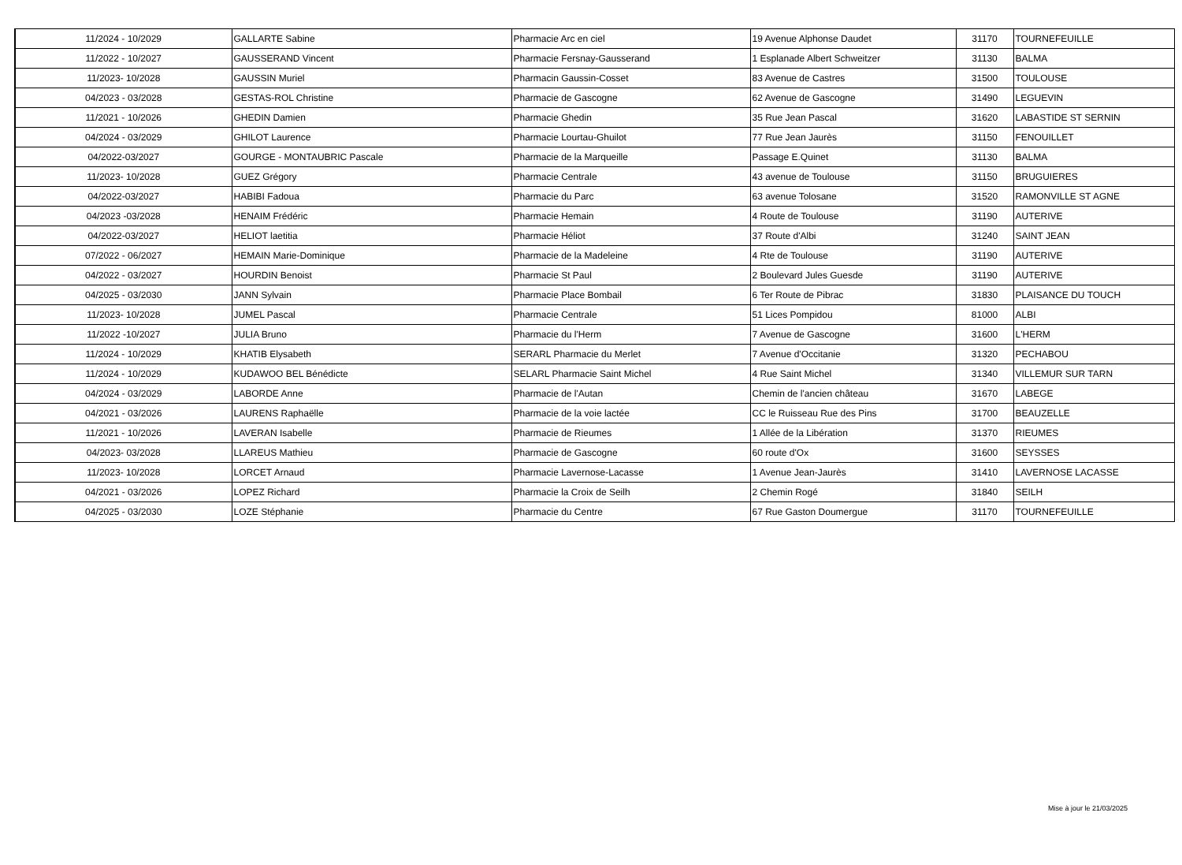| 11/2024 - 10/2029 | GALLARTE Sabine | Pharmacie Arc en ciel | 19 Avenue Alphonse Daudet | 31170 | TOURNEFEUILLE |
| 11/2022 - 10/2027 | GAUSSERAND Vincent | Pharmacie Fersnay-Gausserand | 1 Esplanade Albert Schweitzer | 31130 | BALMA |
| 11/2023- 10/2028 | GAUSSIN Muriel | Pharmacin Gaussin-Cosset | 83 Avenue de Castres | 31500 | TOULOUSE |
| 04/2023 - 03/2028 | GESTAS-ROL Christine | Pharmacie de Gascogne | 62 Avenue de Gascogne | 31490 | LEGUEVIN |
| 11/2021 - 10/2026 | GHEDIN Damien | Pharmacie Ghedin | 35 Rue Jean Pascal | 31620 | LABASTIDE ST SERNIN |
| 04/2024 - 03/2029 | GHILOT Laurence | Pharmacie Lourtau-Ghuilot | 77 Rue Jean Jaurès | 31150 | FENOUILLET |
| 04/2022-03/2027 | GOURGE - MONTAUBRIC Pascale | Pharmacie de la Marqueille | Passage E.Quinet | 31130 | BALMA |
| 11/2023- 10/2028 | GUEZ Grégory | Pharmacie Centrale | 43 avenue de Toulouse | 31150 | BRUGUIERES |
| 04/2022-03/2027 | HABIBI Fadoua | Pharmacie du Parc | 63 avenue Tolosane | 31520 | RAMONVILLE ST AGNE |
| 04/2023 -03/2028 | HENAIM Frédéric | Pharmacie Hemain | 4 Route de Toulouse | 31190 | AUTERIVE |
| 04/2022-03/2027 | HELIOT laetitia | Pharmacie Héliot | 37 Route d'Albi | 31240 | SAINT JEAN |
| 07/2022 - 06/2027 | HEMAIN Marie-Dominique | Pharmacie de la Madeleine | 4 Rte de Toulouse | 31190 | AUTERIVE |
| 04/2022 - 03/2027 | HOURDIN Benoist | Pharmacie St Paul | 2 Boulevard Jules Guesde | 31190 | AUTERIVE |
| 04/2025 - 03/2030 | JANN Sylvain | Pharmacie Place Bombail | 6 Ter Route de Pibrac | 31830 | PLAISANCE DU TOUCH |
| 11/2023- 10/2028 | JUMEL Pascal | Pharmacie Centrale | 51 Lices Pompidou | 81000 | ALBI |
| 11/2022 -10/2027 | JULIA Bruno | Pharmacie du l'Herm | 7 Avenue de Gascogne | 31600 | L'HERM |
| 11/2024 - 10/2029 | KHATIB Elysabeth | SERARL Pharmacie du Merlet | 7 Avenue d'Occitanie | 31320 | PECHABOU |
| 11/2024 - 10/2029 | KUDAWOO BEL Bénédicte | SELARL Pharmacie Saint Michel | 4 Rue Saint Michel | 31340 | VILLEMUR SUR TARN |
| 04/2024 - 03/2029 | LABORDE Anne | Pharmacie de l'Autan | Chemin de l'ancien château | 31670 | LABEGE |
| 04/2021 - 03/2026 | LAURENS Raphaëlle | Pharmacie de la voie lactée | CC le Ruisseau Rue des Pins | 31700 | BEAUZELLE |
| 11/2021 - 10/2026 | LAVERAN Isabelle | Pharmacie de Rieumes | 1 Allée de la Libération | 31370 | RIEUMES |
| 04/2023- 03/2028 | LLAREUS Mathieu | Pharmacie de Gascogne | 60 route d'Ox | 31600 | SEYSSES |
| 11/2023- 10/2028 | LORCET Arnaud | Pharmacie Lavernose-Lacasse | 1 Avenue Jean-Jaurès | 31410 | LAVERNOSE LACASSE |
| 04/2021 - 03/2026 | LOPEZ Richard | Pharmacie la Croix de Seilh | 2 Chemin Rogé | 31840 | SEILH |
| 04/2025 - 03/2030 | LOZE Stéphanie | Pharmacie du Centre | 67 Rue Gaston Doumergue | 31170 | TOURNEFEUILLE |
Mise à jour le 21/03/2025